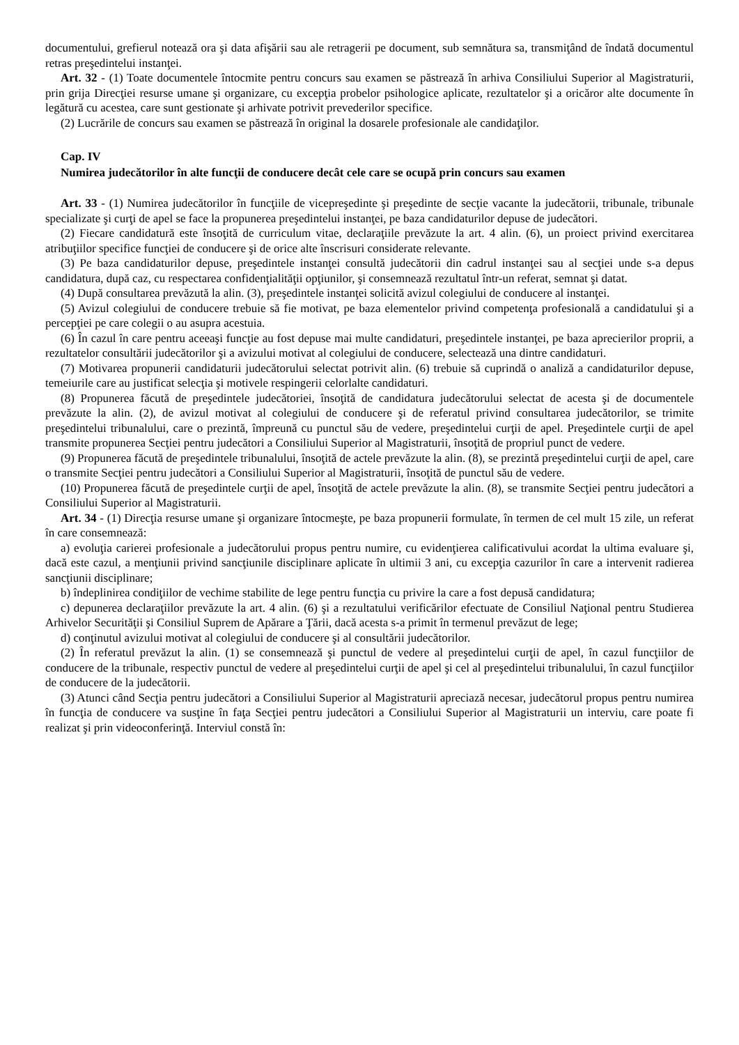documentului, grefierul notează ora şi data afişării sau ale retragerii pe document, sub semnătura sa, transmiţând de îndată documentul retras preşedintelui instanţei.
Art. 32 - (1) Toate documentele întocmite pentru concurs sau examen se păstrează în arhiva Consiliului Superior al Magistraturii, prin grija Direcţiei resurse umane şi organizare, cu excepţia probelor psihologice aplicate, rezultatelor şi a oricăror alte documente în legătură cu acestea, care sunt gestionate şi arhivate potrivit prevederilor specifice.
(2) Lucrările de concurs sau examen se păstrează în original la dosarele profesionale ale candidaţilor.
Cap. IV
Numirea judecătorilor în alte funcţii de conducere decât cele care se ocupă prin concurs sau examen
Art. 33 - (1) Numirea judecătorilor în funcţiile de vicepreşedinte şi preşedinte de secţie vacante la judecătorii, tribunale, tribunale specializate şi curţi de apel se face la propunerea preşedintelui instanţei, pe baza candidaturilor depuse de judecători.
(2) Fiecare candidatură este însoţită de curriculum vitae, declaraţiile prevăzute la art. 4 alin. (6), un proiect privind exercitarea atribuţiilor specifice funcţiei de conducere şi de orice alte înscrisuri considerate relevante.
(3) Pe baza candidaturilor depuse, preşedintele instanţei consultă judecătorii din cadrul instanţei sau al secţiei unde s-a depus candidatura, după caz, cu respectarea confidenţialităţii opţiunilor, şi consemnează rezultatul într-un referat, semnat şi datat.
(4) După consultarea prevăzută la alin. (3), preşedintele instanţei solicită avizul colegiului de conducere al instanţei.
(5) Avizul colegiului de conducere trebuie să fie motivat, pe baza elementelor privind competenţa profesională a candidatului şi a percepţiei pe care colegii o au asupra acestuia.
(6) În cazul în care pentru aceeaşi funcţie au fost depuse mai multe candidaturi, preşedintele instanţei, pe baza aprecierilor proprii, a rezultatelor consultării judecătorilor şi a avizului motivat al colegiului de conducere, selectează una dintre candidaturi.
(7) Motivarea propunerii candidaturii judecătorului selectat potrivit alin. (6) trebuie să cuprindă o analiză a candidaturilor depuse, temeiurile care au justificat selecţia şi motivele respingerii celorlalte candidaturi.
(8) Propunerea făcută de preşedintele judecătoriei, însoţită de candidatura judecătorului selectat de acesta şi de documentele prevăzute la alin. (2), de avizul motivat al colegiului de conducere şi de referatul privind consultarea judecătorilor, se trimite preşedintelui tribunalului, care o prezintă, împreună cu punctul său de vedere, preşedintelui curţii de apel. Preşedintele curţii de apel transmite propunerea Secţiei pentru judecători a Consiliului Superior al Magistraturii, însoţită de propriul punct de vedere.
(9) Propunerea făcută de preşedintele tribunalului, însoţită de actele prevăzute la alin. (8), se prezintă preşedintelui curţii de apel, care o transmite Secţiei pentru judecători a Consiliului Superior al Magistraturii, însoţită de punctul său de vedere.
(10) Propunerea făcută de preşedintele curţii de apel, însoţită de actele prevăzute la alin. (8), se transmite Secţiei pentru judecători a Consiliului Superior al Magistraturii.
Art. 34 - (1) Direcţia resurse umane şi organizare întocmeşte, pe baza propunerii formulate, în termen de cel mult 15 zile, un referat în care consemnează:
a) evoluţia carierei profesionale a judecătorului propus pentru numire, cu evidenţierea calificativului acordat la ultima evaluare şi, dacă este cazul, a menţiunii privind sancţiunile disciplinare aplicate în ultimii 3 ani, cu excepţia cazurilor în care a intervenit radierea sancţiunii disciplinare;
b) îndeplinirea condiţiilor de vechime stabilite de lege pentru funcţia cu privire la care a fost depusă candidatura;
c) depunerea declaraţiilor prevăzute la art. 4 alin. (6) şi a rezultatului verificărilor efectuate de Consiliul Naţional pentru Studierea Arhivelor Securităţii şi Consiliul Suprem de Apărare a Ţării, dacă acesta s-a primit în termenul prevăzut de lege;
d) conţinutul avizului motivat al colegiului de conducere şi al consultării judecătorilor.
(2) În referatul prevăzut la alin. (1) se consemnează şi punctul de vedere al preşedintelui curţii de apel, în cazul funcţiilor de conducere de la tribunale, respectiv punctul de vedere al preşedintelui curţii de apel şi cel al preşedintelui tribunalului, în cazul funcţiilor de conducere de la judecătorii.
(3) Atunci când Secţia pentru judecători a Consiliului Superior al Magistraturii apreciază necesar, judecătorul propus pentru numirea în funcţia de conducere va susţine în faţa Secţiei pentru judecători a Consiliului Superior al Magistraturii un interviu, care poate fi realizat şi prin videoconferinţă. Interviul constă în: